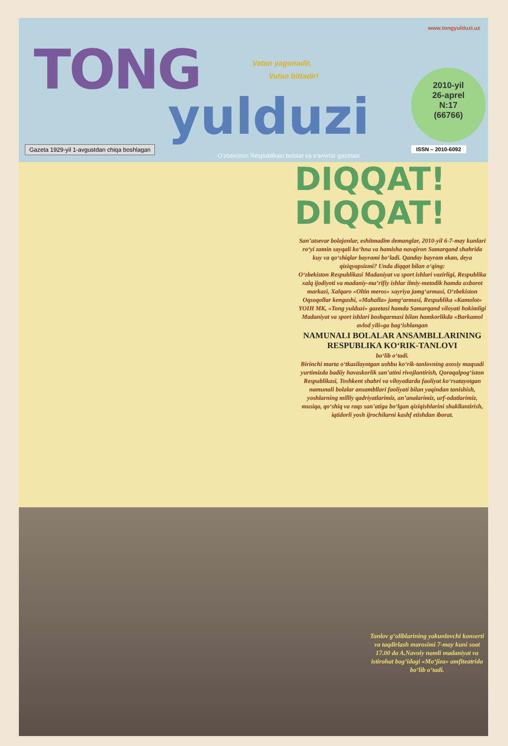www.tongyulduzi.uz
TONG
yulduzi
Vatan yagonadir,
Vatan bittadir!
2010-yil
26-aprel
N:17
(66766)
Gazeta 1929-yil 1-avgustdan chiqa boshlagan
ISSN – 2010-6092
O‘zbekiston Respublikasi bolalar va o‘smirlar gazetasi
DIQQAT!
DIQQAT!
San’atsevar bolajonlar, eshitmadim demanglar, 2010-yil 6-7-may kunlari ro‘yi zamin sayqali ko‘hna va hamisha navqiron Samarqand shahrida kuy va qo‘shiqlar bayrami bo‘ladi. Qanday bayram ekan, deya qiziqyapsizmi? Unda diqqat bilan o‘qing:
O‘zbekiston Respublikasi Madaniyat va sport ishlari vazirligi, Respublika xalq ijodiyoti va madaniy-ma’rifiy ishlar ilmiy-metodik hamda axborot markazi, Xalqaro «Oltin meros» xayriya jamg‘armasi, O‘zbekiston Oqsoqollar kengashi, «Mahalla» jamg‘armasi, Respublika «Kamolot» YOIH MK, «Tong yulduzi» gazetasi hamda Samarqand viloyati hokimligi Madaniyat va sport ishlari boshqarmasi bilan hamkorlikda «Barkamol avlod yili»ga bag‘ishlangan
NAMUNALI BOLALAR ANSAMBLLARINING RESPUBLIKA KO‘RIK-TANLOVI
bo‘lib o‘tadi.
Birinchi marta o‘tkazilayotgan ushbu ko‘rik-tanlovning asosiy maqsadi yurtimizda badiiy havaskorlik san’atini rivojlantirish, Qoraqalpog‘iston Respublikasi, Toshkent shahri va viloyatlarda faoliyat ko‘rsatayotgan namunali bolalar ansambllari faoliyati bilan yaqindan tanishish, yoshlarning milliy qadriyatlarimiz, an’analarimiz, urf-odatlarimiz, musiqa, qo‘shiq va raqs san’atiga bo‘lgan qiziqishlarini shakllantirish, iqtidorli yosh ijrochilarni kashf etishdan iborat.
Tanlov g‘oliblarining yakunlovchi konserti va taqdirlash marosimi 7-may kuni soat 17.00 da A.Navoiy nomli madaniyat va istirohat bog‘idagi «Mo‘jiza» amfiteatrida bo‘lib o‘tadi.